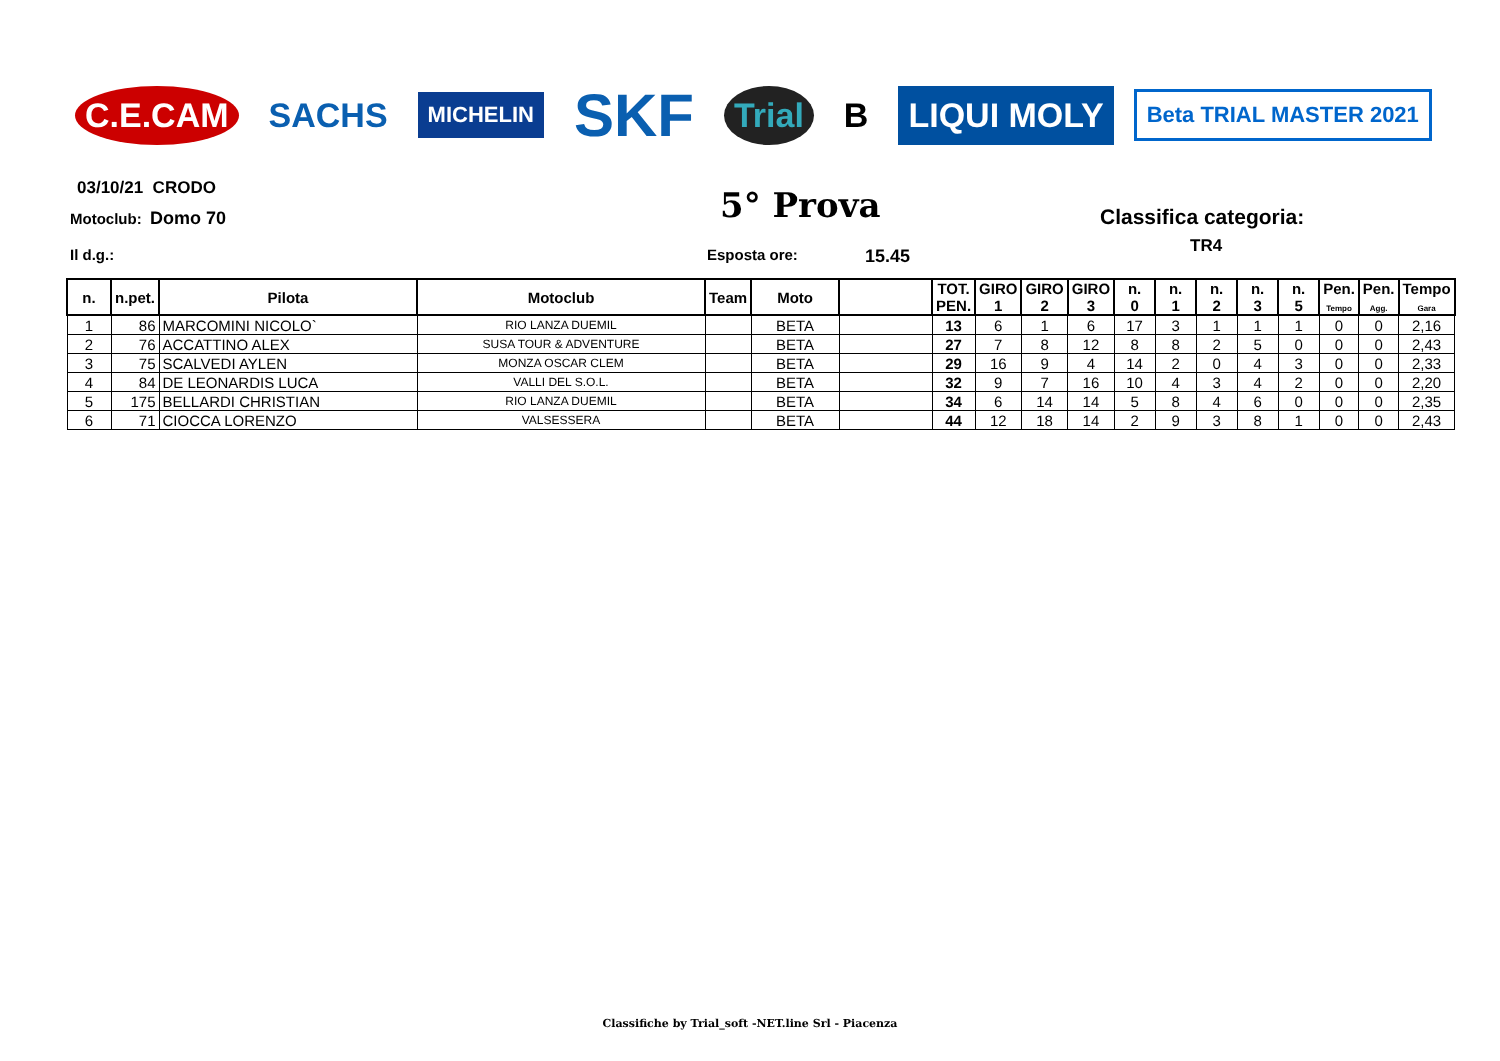C.E.CAM SACHS MICHELIN SKF Trial B LIQUI MOLY Beta TRIAL MASTER 2021
03/10/21 CRODO
Motoclub: Domo 70 5° Prova Classifica categoria:
TR4
Il d.g.: Esposta ore: 15.45
| n. | n.pet. | Pilota | Motoclub | Team | Moto | | TOT. PEN. | GIRO 1 | GIRO 2 | GIRO 3 | n. 0 | n. 1 | n. 2 | n. 3 | n. 5 | Pen. Tempo | Pen. Agg. | Tempo Gara |
| --- | --- | --- | --- | --- | --- | --- | --- | --- | --- | --- | --- | --- | --- | --- | --- | --- | --- | --- |
| 1 | 86 | MARCOMINI NICOLO` | RIO LANZA DUEMIL | | BETA | | 13 | 6 | 1 | 6 | 17 | 3 | 1 | 1 | 1 | 0 | 0 | 2,16 |
| 2 | 76 | ACCATTINO ALEX | SUSA TOUR & ADVENTURE | | BETA | | 27 | 7 | 8 | 12 | 8 | 8 | 2 | 5 | 0 | 0 | 0 | 2,43 |
| 3 | 75 | SCALVEDI AYLEN | MONZA OSCAR CLEM | | BETA | | 29 | 16 | 9 | 4 | 14 | 2 | 0 | 4 | 3 | 0 | 0 | 2,33 |
| 4 | 84 | DE LEONARDIS LUCA | VALLI DEL S.O.L. | | BETA | | 32 | 9 | 7 | 16 | 10 | 4 | 3 | 4 | 2 | 0 | 0 | 2,20 |
| 5 | 175 | BELLARDI CHRISTIAN | RIO LANZA DUEMIL | | BETA | | 34 | 6 | 14 | 14 | 5 | 8 | 4 | 6 | 0 | 0 | 0 | 2,35 |
| 6 | 71 | CIOCCA LORENZO | VALSESSERA | | BETA | | 44 | 12 | 18 | 14 | 2 | 9 | 3 | 8 | 1 | 0 | 0 | 2,43 |
Classifiche by Trial_soft -NET.line Srl - Piacenza